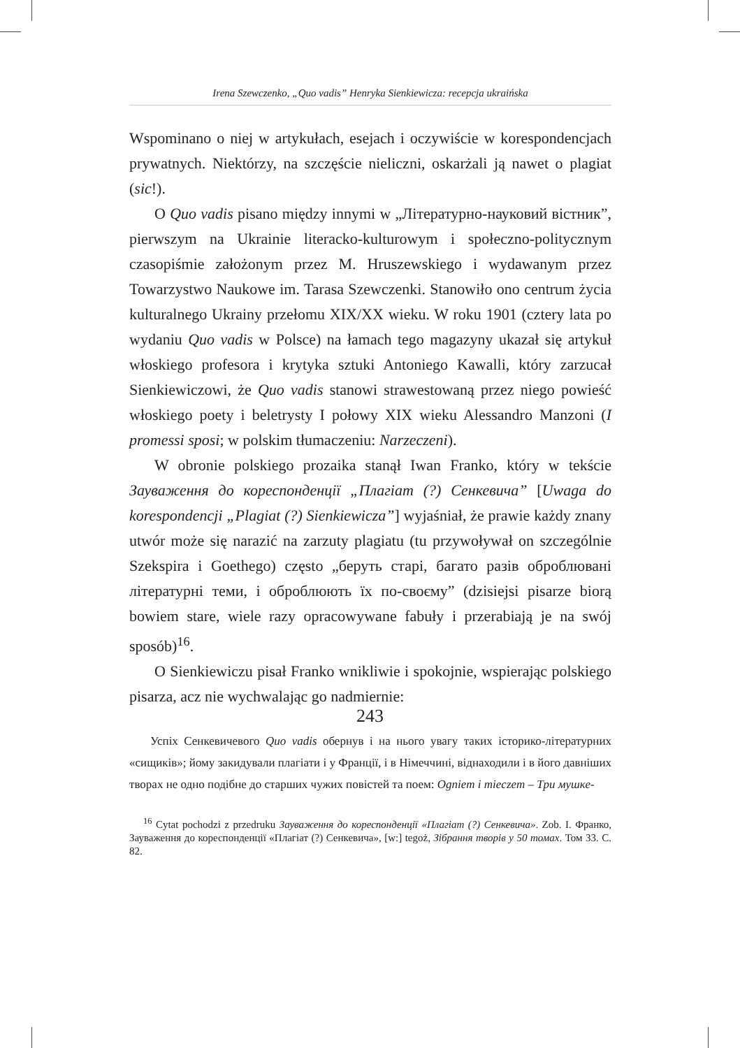Irena Szewczenko, „Quo vadis” Henryka Sienkiewicza: recepcja ukraińska
Wspominano o niej w artykułach, esejach i oczywiście w korespondencjach prywatnych. Niektórzy, na szczęście nieliczni, oskarżali ją nawet o plagiat (sic!).
O Quo vadis pisano między innymi w „Літературно-науковий вістник”, pierwszym na Ukrainie literacko-kulturowym i społeczno-politycznym czasopiśmie założonym przez M. Hruszewskiego i wydawanym przez Towarzystwo Naukowe im. Tarasa Szewczenki. Stanowiło ono centrum życia kulturalnego Ukrainy przełomu XIX/XX wieku. W roku 1901 (cztery lata po wydaniu Quo vadis w Polsce) na łamach tego magazyny ukazał się artykuł włoskiego profesora i krytyka sztuki Antoniego Kawalli, który zarzucał Sienkiewiczowi, że Quo vadis stanowi strawestowaną przez niego powieść włoskiego poety i beletrysty I połowy XIX wieku Alessandro Manzoni (I promessi sposi; w polskim tłumaczeniu: Narzeczeni).
W obronie polskiego prozaika stanął Iwan Franko, który w tekście Зауваження до кореспонденції „Плагіат (?) Сенкевича” [Uwaga do korespondencji „Plagiat (?) Sienkiewicza”] wyjaśniał, że prawie każdy znany utwór może się narazić na zarzuty plagiatu (tu przywoływał on szczególnie Szekspira i Goethego) często „беруть старі, багато разів оброблювані літературні теми, і оброблюють їх по-своєму” (dzisiejsi pisarze biorą bowiem stare, wiele razy opracowywane fabuły i przerabiają je na swój sposób)<sup>16</sup>.
O Sienkiewiczu pisał Franko wnikliwie i spokojnie, wspierając polskiego pisarza, acz nie wychwalając go nadmiernie:
Успіх Сенкевичевого Quo vadis обернув і на нього увагу таких історико-літературних «сищиків»; йому закидували плагіати і у Франції, і в Німеччині, віднаходили і в його давніших творах не одно подібне до старших чужих повістей та поем: Ogniem i mieczem – Три мушке-
<sup>16</sup> Cytat pochodzi z przedruku Зауваження до кореспонденції «Плагіат (?) Сенкевича». Zob. I. Франко, Зауваження до кореспонденції «Плагіат (?) Сенкевича», [w:] tegoż, Зібрання творів у 50 томах. Том 33. С. 82.
243